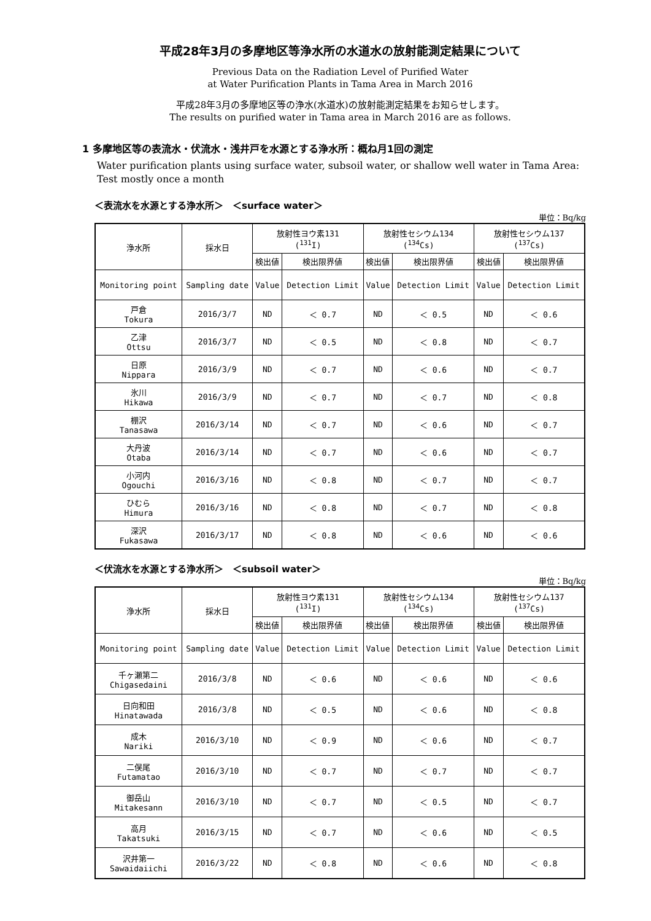平成28年3月の多摩地区等浄水所の水道水の放射能測定結果について
Previous Data on the Radiation Level of Purified Water
at Water Purification Plants in Tama Area in March 2016
平成28年3月の多摩地区等の浄水(水道水)の放射能測定結果をお知らせします。
The results on purified water in Tama area in March 2016 are as follows.
1 多摩地区等の表流水・伏流水・浅井戸を水源とする浄水所：概ね月1回の測定
Water purification plants using surface water, subsoil water, or shallow well water in Tama Area: Test mostly once a month
＜表流水を水源とする浄水所＞　＜surface water＞
単位：Bq/kg
| 浄水所 | 採水日 | 放射性ヨウ素131 (<sup>131</sup>I) | | 放射性セシウム134 (<sup>134</sup>Cs) | | 放射性セシウム137 (<sup>137</sup>Cs) | |
| --- | --- | --- | --- | --- | --- | --- | --- |
| | | 検出値 | 検出限界値 | 検出値 | 検出限界値 | 検出値 | 検出限界値 |
| Monitoring point | Sampling date | Value | Detection Limit | Value | Detection Limit | Value | Detection Limit |
| 戸倉 Tokura | 2016/3/7 | ND | ＜ 0.7 | ND | ＜ 0.5 | ND | ＜ 0.6 |
| 乙津 Ottsu | 2016/3/7 | ND | ＜ 0.5 | ND | ＜ 0.8 | ND | ＜ 0.7 |
| 日原 Nippara | 2016/3/9 | ND | ＜ 0.7 | ND | ＜ 0.6 | ND | ＜ 0.7 |
| 氷川 Hikawa | 2016/3/9 | ND | ＜ 0.7 | ND | ＜ 0.7 | ND | ＜ 0.8 |
| 棚沢 Tanasawa | 2016/3/14 | ND | ＜ 0.7 | ND | ＜ 0.6 | ND | ＜ 0.7 |
| 大丹波 Otaba | 2016/3/14 | ND | ＜ 0.7 | ND | ＜ 0.6 | ND | ＜ 0.7 |
| 小河内 Ogouchi | 2016/3/16 | ND | ＜ 0.8 | ND | ＜ 0.7 | ND | ＜ 0.7 |
| ひむら Himura | 2016/3/16 | ND | ＜ 0.8 | ND | ＜ 0.7 | ND | ＜ 0.8 |
| 深沢 Fukasawa | 2016/3/17 | ND | ＜ 0.8 | ND | ＜ 0.6 | ND | ＜ 0.6 |
＜伏流水を水源とする浄水所＞　＜subsoil water＞
単位：Bq/kg
| 浄水所 | 採水日 | 放射性ヨウ素131 (<sup>131</sup>I) | | 放射性セシウム134 (<sup>134</sup>Cs) | | 放射性セシウム137 (<sup>137</sup>Cs) | |
| --- | --- | --- | --- | --- | --- | --- | --- |
| | | 検出値 | 検出限界値 | 検出値 | 検出限界値 | 検出値 | 検出限界値 |
| Monitoring point | Sampling date | Value | Detection Limit | Value | Detection Limit | Value | Detection Limit |
| 千ヶ瀬第二 Chigasedaini | 2016/3/8 | ND | ＜ 0.6 | ND | ＜ 0.6 | ND | ＜ 0.6 |
| 日向和田 Hinatawada | 2016/3/8 | ND | ＜ 0.5 | ND | ＜ 0.6 | ND | ＜ 0.8 |
| 成木 Nariki | 2016/3/10 | ND | ＜ 0.9 | ND | ＜ 0.6 | ND | ＜ 0.7 |
| 二俣尾 Futamatao | 2016/3/10 | ND | ＜ 0.7 | ND | ＜ 0.7 | ND | ＜ 0.7 |
| 御岳山 Mitakesann | 2016/3/10 | ND | ＜ 0.7 | ND | ＜ 0.5 | ND | ＜ 0.7 |
| 高月 Takatsuki | 2016/3/15 | ND | ＜ 0.7 | ND | ＜ 0.6 | ND | ＜ 0.5 |
| 沢井第一 Sawaidaiichi | 2016/3/22 | ND | ＜ 0.8 | ND | ＜ 0.6 | ND | ＜ 0.8 |